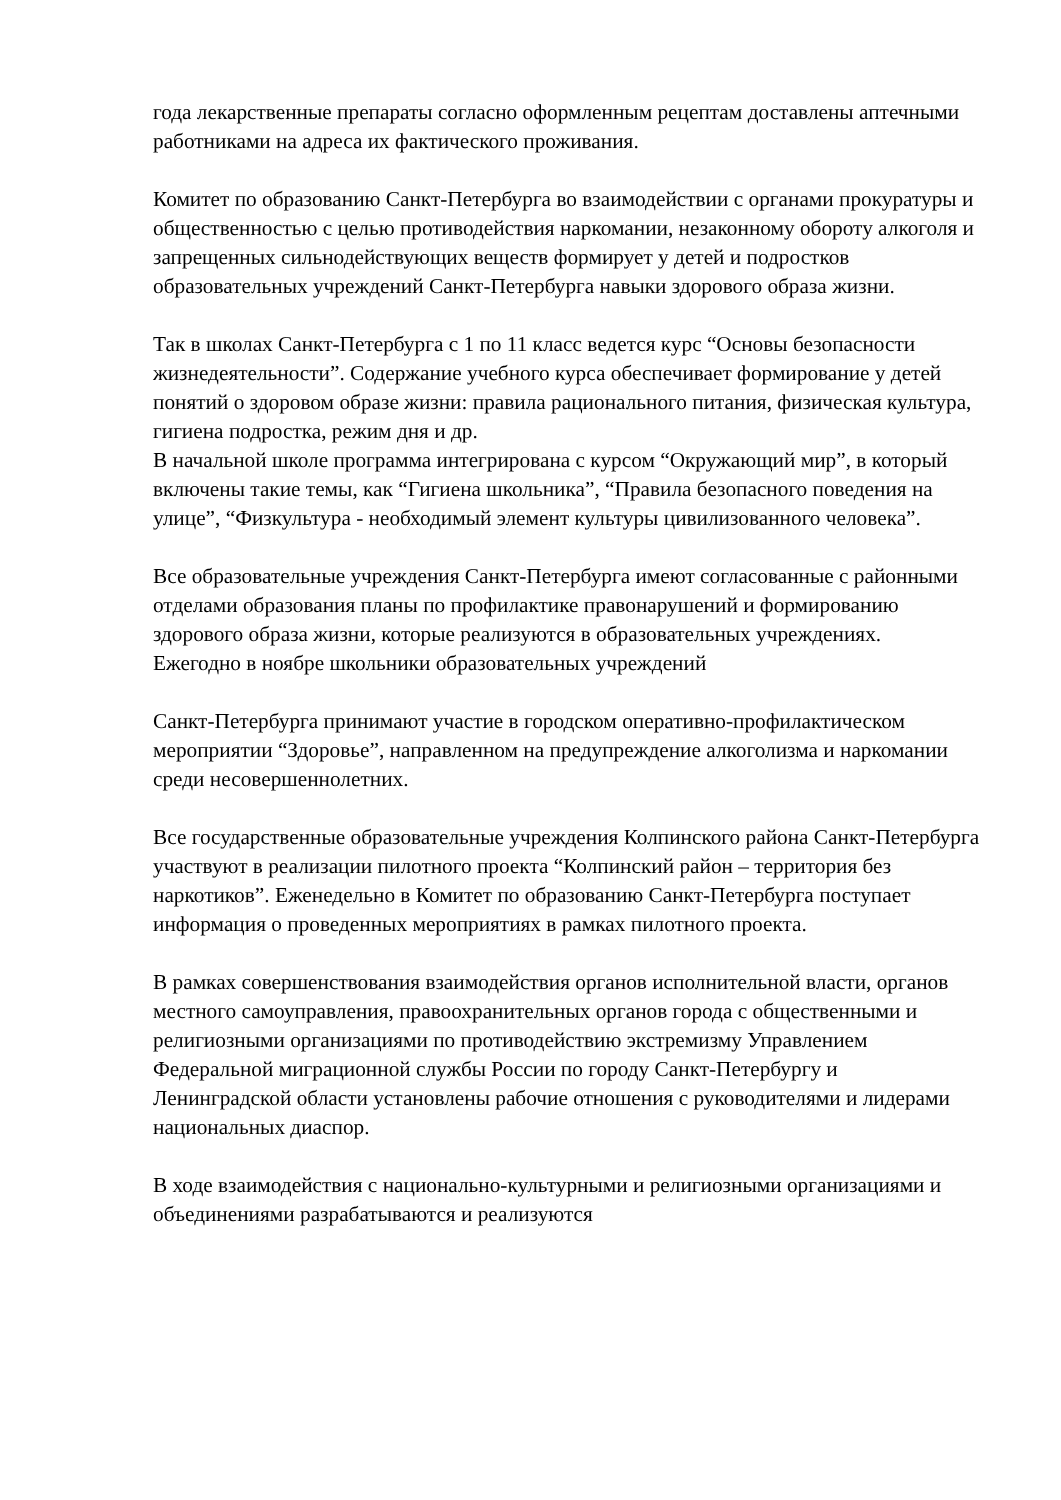года лекарственные препараты согласно оформленным рецептам доставлены аптечными работниками на адреса их фактического проживания.
Комитет по образованию Санкт-Петербурга во взаимодействии с органами прокуратуры и общественностью с целью противодействия наркомании, незаконному обороту алкоголя и запрещенных сильнодействующих веществ формирует у детей и подростков образовательных учреждений Санкт-Петербурга навыки здорового образа жизни.
Так в школах Санкт-Петербурга с 1 по 11 класс ведется курс “Основы безопасности жизнедеятельности”. Содержание учебного курса обеспечивает формирование у детей понятий о здоровом образе жизни: правила рационального питания, физическая культура, гигиена подростка, режим дня и др.
В начальной школе программа интегрирована с курсом “Окружающий мир”, в который включены такие темы, как “Гигиена школьника”, “Правила безопасного поведения на улице”, “Физкультура - необходимый элемент культуры цивилизованного человека”.
Все образовательные учреждения Санкт-Петербурга имеют согласованные с районными отделами образования планы по профилактике правонарушений и формированию здорового образа жизни, которые реализуются в образовательных учреждениях.
Ежегодно в ноябре школьники образовательных учреждений
Санкт-Петербурга принимают участие в городском оперативно-профилактическом мероприятии “Здоровье”, направленном на предупреждение алкоголизма и наркомании среди несовершеннолетних.
Все государственные образовательные учреждения Колпинского района Санкт-Петербурга участвуют в реализации пилотного проекта “Колпинский район – территория без наркотиков”. Еженедельно в Комитет по образованию Санкт-Петербурга поступает информация о проведенных мероприятиях в рамках пилотного проекта.
В рамках совершенствования взаимодействия органов исполнительной власти, органов местного самоуправления, правоохранительных органов города с общественными и религиозными организациями по противодействию экстремизму Управлением Федеральной миграционной службы России по городу Санкт-Петербургу и Ленинградской области установлены рабочие отношения с руководителями и лидерами национальных диаспор.
В ходе взаимодействия с национально-культурными и религиозными организациями и объединениями разрабатываются и реализуются